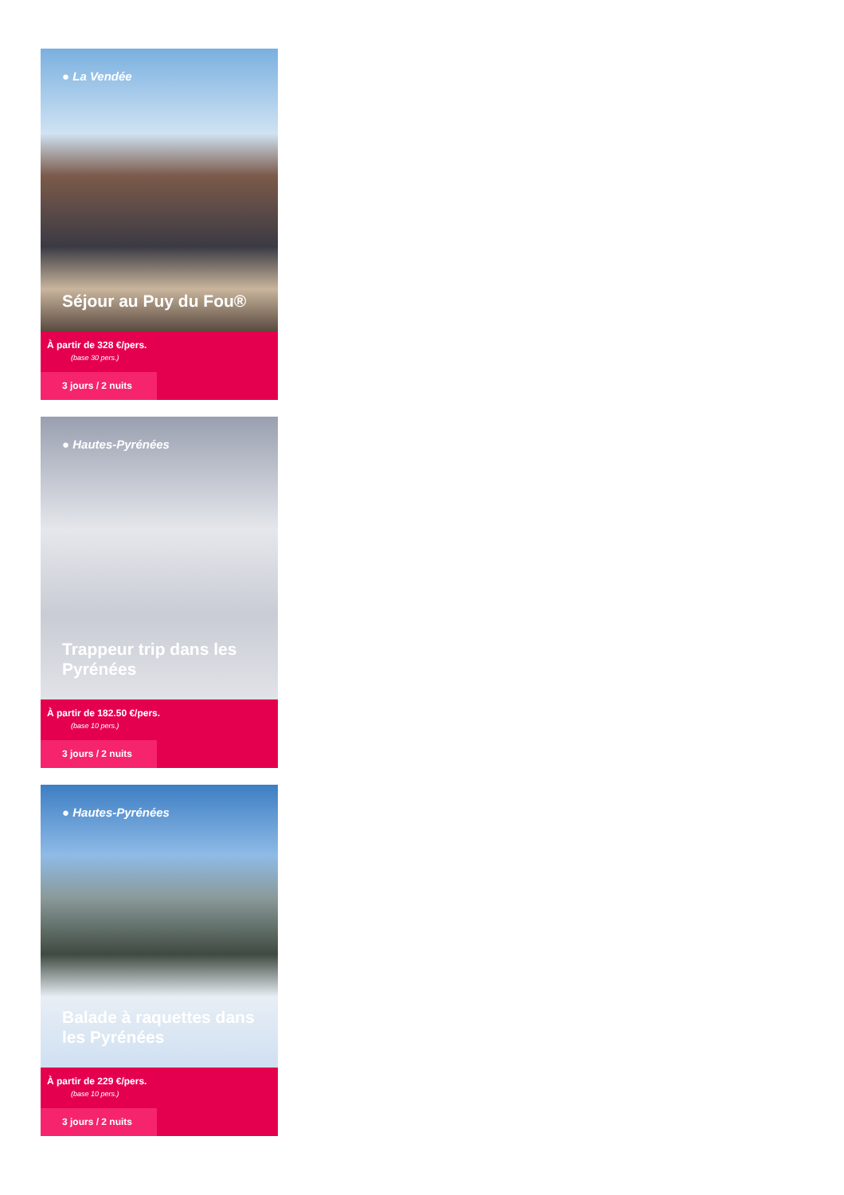● La Vendée
Séjour au Puy du Fou®
À partir de 328 €/pers.
(base 30 pers.)
3 jours / 2 nuits
● Hautes-Pyrénées
Trappeur trip dans les Pyrénées
À partir de 182.50 €/pers.
(base 10 pers.)
3 jours / 2 nuits
● Hautes-Pyrénées
Balade à raquettes dans les Pyrénées
À partir de 229 €/pers.
(base 10 pers.)
3 jours / 2 nuits